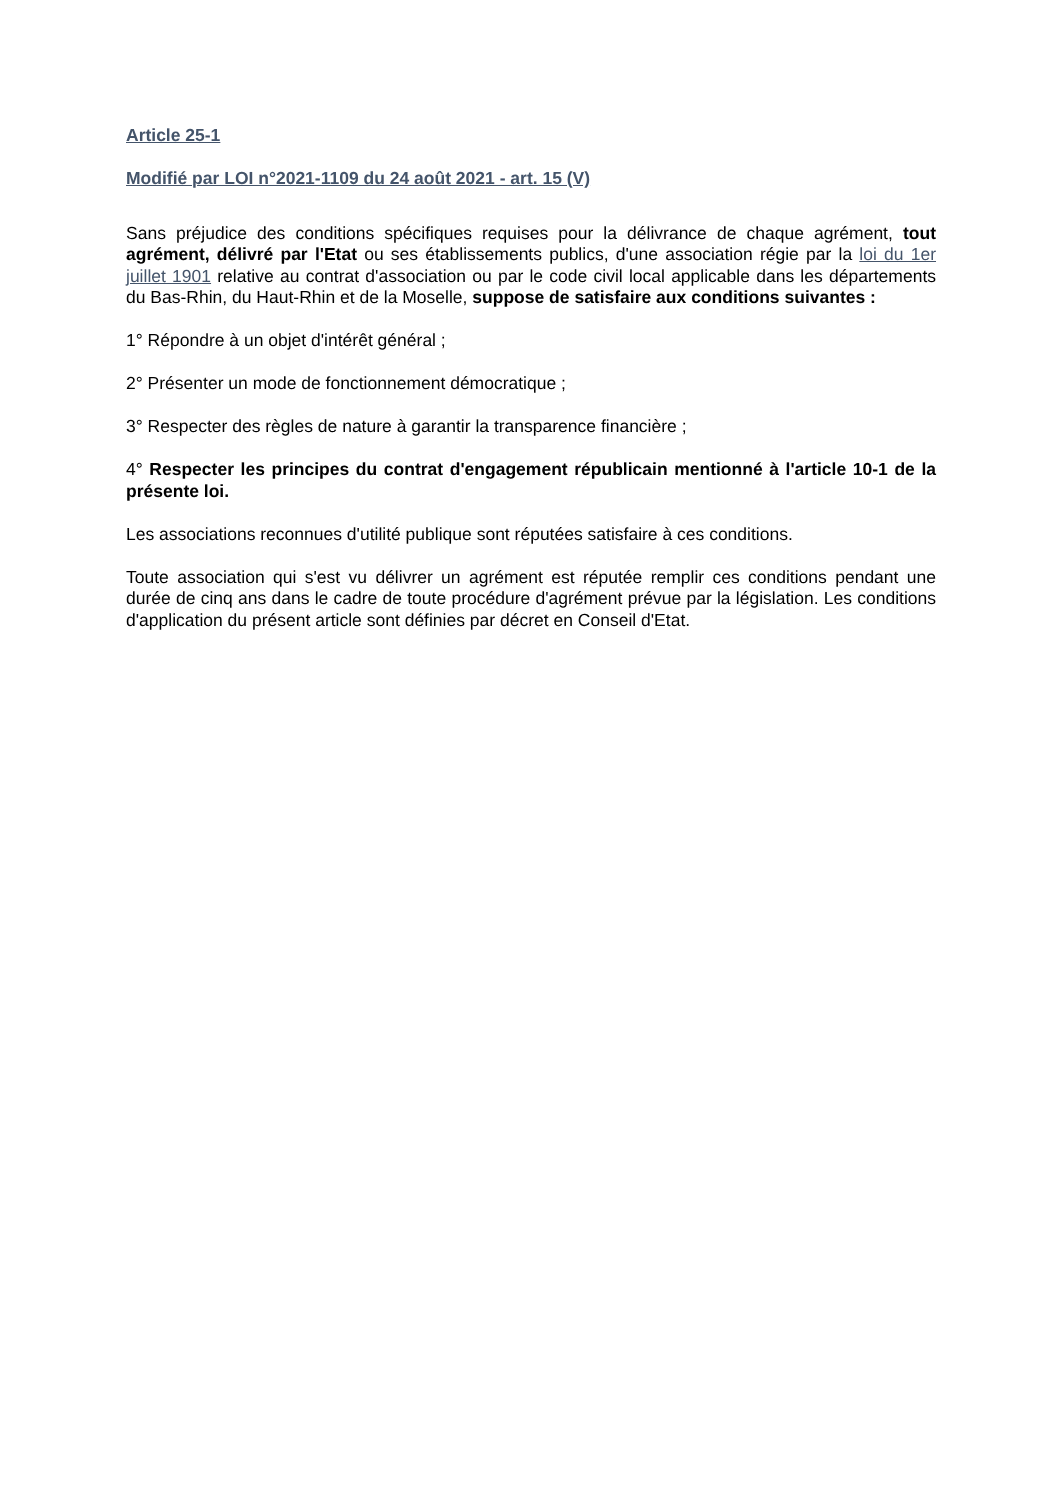Article 25-1
Modifié par LOI n°2021-1109 du 24 août 2021 - art. 15 (V)
Sans préjudice des conditions spécifiques requises pour la délivrance de chaque agrément, tout agrément, délivré par l'Etat ou ses établissements publics, d'une association régie par la loi du 1er juillet 1901 relative au contrat d'association ou par le code civil local applicable dans les départements du Bas-Rhin, du Haut-Rhin et de la Moselle, suppose de satisfaire aux conditions suivantes :
1° Répondre à un objet d'intérêt général ;
2° Présenter un mode de fonctionnement démocratique ;
3° Respecter des règles de nature à garantir la transparence financière ;
4° Respecter les principes du contrat d'engagement républicain mentionné à l'article 10-1 de la présente loi.
Les associations reconnues d'utilité publique sont réputées satisfaire à ces conditions.
Toute association qui s'est vu délivrer un agrément est réputée remplir ces conditions pendant une durée de cinq ans dans le cadre de toute procédure d'agrément prévue par la législation. Les conditions d'application du présent article sont définies par décret en Conseil d'Etat.